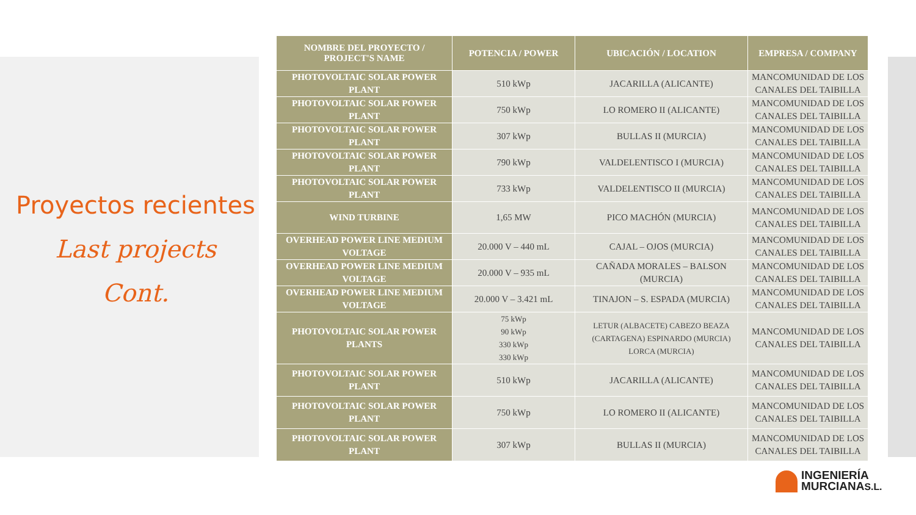Proyectos recientes
Last projects
Cont.
| NOMBRE DEL PROYECTO / PROJECT'S NAME | POTENCIA / POWER | UBICACIÓN / LOCATION | EMPRESA / COMPANY |
| --- | --- | --- | --- |
| PHOTOVOLTAIC SOLAR POWER PLANT | 510 kWp | JACARILLA (ALICANTE) | MANCOMUNIDAD DE LOS CANALES DEL TAIBILLA |
| PHOTOVOLTAIC SOLAR POWER PLANT | 750 kWp | LO ROMERO II (ALICANTE) | MANCOMUNIDAD DE LOS CANALES DEL TAIBILLA |
| PHOTOVOLTAIC SOLAR POWER PLANT | 307 kWp | BULLAS II (MURCIA) | MANCOMUNIDAD DE LOS CANALES DEL TAIBILLA |
| PHOTOVOLTAIC SOLAR POWER PLANT | 790 kWp | VALDELENTISCO I (MURCIA) | MANCOMUNIDAD DE LOS CANALES DEL TAIBILLA |
| PHOTOVOLTAIC SOLAR POWER PLANT | 733 kWp | VALDELENTISCO II (MURCIA) | MANCOMUNIDAD DE LOS CANALES DEL TAIBILLA |
| WIND TURBINE | 1,65 MW | PICO MACHÓN (MURCIA) | MANCOMUNIDAD DE LOS CANALES DEL TAIBILLA |
| OVERHEAD POWER LINE MEDIUM VOLTAGE | 20.000 V – 440 mL | CAJAL – OJOS (MURCIA) | MANCOMUNIDAD DE LOS CANALES DEL TAIBILLA |
| OVERHEAD POWER LINE MEDIUM VOLTAGE | 20.000 V – 935 mL | CAÑADA MORALES – BALSON (MURCIA) | MANCOMUNIDAD DE LOS CANALES DEL TAIBILLA |
| OVERHEAD POWER LINE MEDIUM VOLTAGE | 20.000 V – 3.421 mL | TINAJON – S. ESPADA (MURCIA) | MANCOMUNIDAD DE LOS CANALES DEL TAIBILLA |
| PHOTOVOLTAIC SOLAR POWER PLANTS | 75 kWp 90 kWp 330 kWp 330 kWp | LETUR (ALBACETE) CABEZO BEAZA (CARTAGENA) ESPINARDO (MURCIA) LORCA (MURCIA) | MANCOMUNIDAD DE LOS CANALES DEL TAIBILLA |
| PHOTOVOLTAIC SOLAR POWER PLANT | 510 kWp | JACARILLA (ALICANTE) | MANCOMUNIDAD DE LOS CANALES DEL TAIBILLA |
| PHOTOVOLTAIC SOLAR POWER PLANT | 750 kWp | LO ROMERO II (ALICANTE) | MANCOMUNIDAD DE LOS CANALES DEL TAIBILLA |
| PHOTOVOLTAIC SOLAR POWER PLANT | 307 kWp | BULLAS II (MURCIA) | MANCOMUNIDAD DE LOS CANALES DEL TAIBILLA |
INGENIERÍA
MURCIANAS.L.